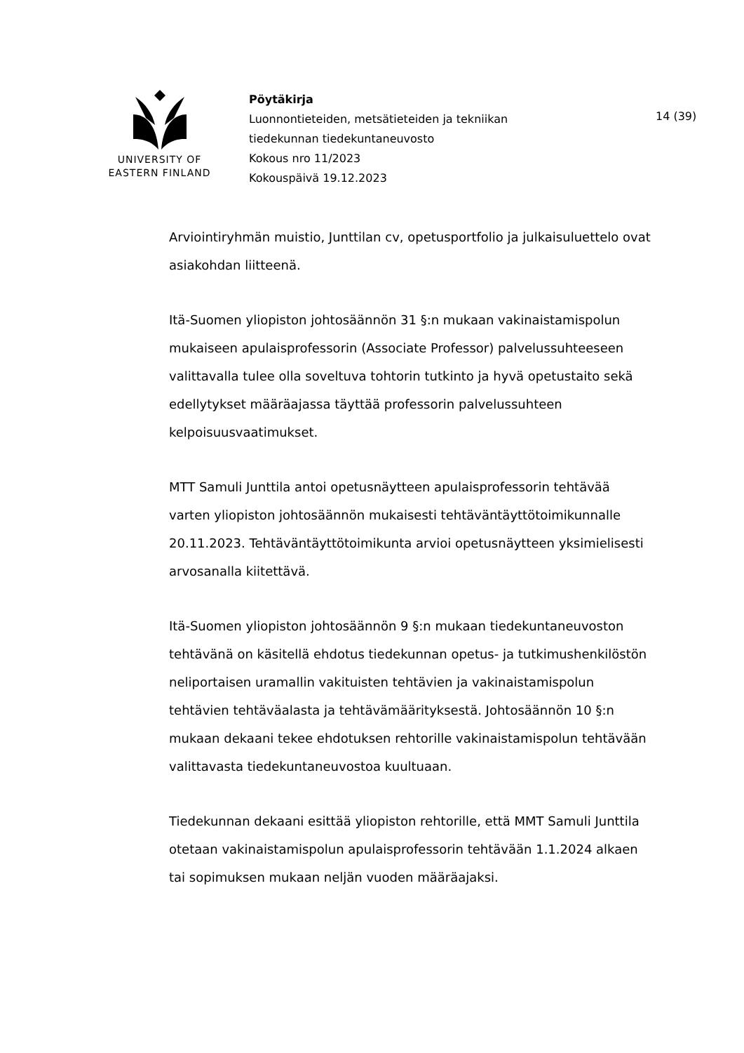UNIVERSITY OF
EASTERN FINLAND
Pöytäkirja
Luonnontieteiden, metsätieteiden ja tekniikan
tiedekunnan tiedekuntaneuvosto
Kokous nro 11/2023
Kokouspäivä 19.12.2023
14 (39)
Arviointiryhmän muistio, Junttilan cv, opetusportfolio ja julkaisuluettelo ovat asiakohdan liitteenä.
Itä-Suomen yliopiston johtosäännön 31 §:n mukaan vakinaistamispolun mukaiseen apulaisprofessorin (Associate Professor) palvelussuhteeseen valittavalla tulee olla soveltuva tohtorin tutkinto ja hyvä opetustaito sekä edellytykset määräajassa täyttää professorin palvelussuhteen kelpoisuusvaatimukset.
MTT Samuli Junttila antoi opetusnäytteen apulaisprofessorin tehtävää varten yliopiston johtosäännön mukaisesti tehtäväntäyttötoimikunnalle 20.11.2023. Tehtäväntäyttötoimikunta arvioi opetusnäytteen yksimielisesti arvosanalla kiitettävä.
Itä-Suomen yliopiston johtosäännön 9 §:n mukaan tiedekuntaneuvoston tehtävänä on käsitellä ehdotus tiedekunnan opetus- ja tutkimushenkilöstön neliportaisen uramallin vakituisten tehtävien ja vakinaistamispolun tehtävien tehtäväalasta ja tehtävämäärityksestä. Johtosäännön 10 §:n mukaan dekaani tekee ehdotuksen rehtorille vakinaistamispolun tehtävään valittavasta tiedekuntaneuvostoa kuultuaan.
Tiedekunnan dekaani esittää yliopiston rehtorille, että MMT Samuli Junttila otetaan vakinaistamispolun apulaisprofessorin tehtävään 1.1.2024 alkaen tai sopimuksen mukaan neljän vuoden määräajaksi.